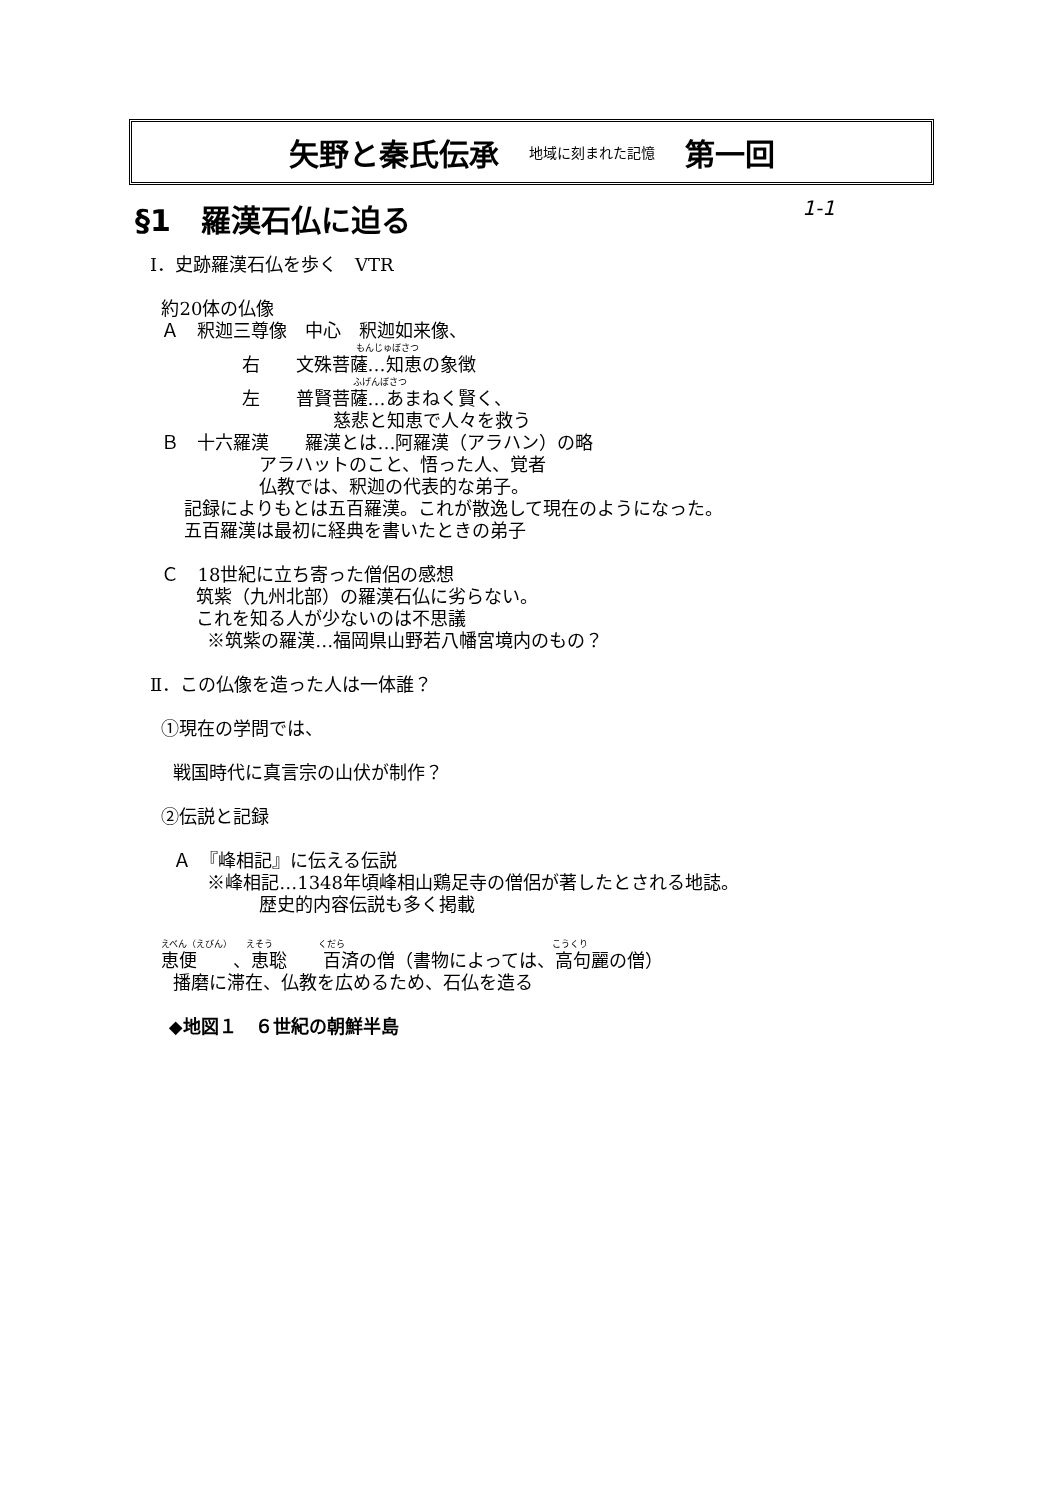矢野と秦氏伝承 地域に刻まれた記憶 第一回
§1　羅漢石仏に迫る 1-1
Ⅰ．史跡羅漢石仏を歩く　VTR
約20体の仏像
Ａ　釈迦三尊像　中心　釈迦如来像、
もんじゅぼさつ
右　　文殊菩薩…知恵の象徴
ふげんぼさつ
左　　普賢菩薩…あまねく賢く、
慈悲と知恵で人々を救う
Ｂ　十六羅漢　　羅漢とは…阿羅漢（アラハン）の略
アラハットのこと、悟った人、覚者
仏教では、釈迦の代表的な弟子。
記録によりもとは五百羅漢。これが散逸して現在のようになった。
五百羅漢は最初に経典を書いたときの弟子
Ｃ　18世紀に立ち寄った僧侶の感想
筑紫（九州北部）の羅漢石仏に劣らない。
これを知る人が少ないのは不思議
※筑紫の羅漢…福岡県山野若八幡宮境内のもの？
Ⅱ．この仏像を造った人は一体誰？
①現在の学問では、
戦国時代に真言宗の山伏が制作？
②伝説と記録
Ａ　『峰相記』に伝える伝説
※峰相記…1348年頃峰相山鶏足寺の僧侶が著したとされる地誌。
歴史的内容伝説も多く掲載
えべん（えびん）　　えそう　　　　　くだら　　　　　　　　　　　　　　　　　　　　　　　こうくり
恵便　　、恵聡　　百済の僧（書物によっては、高句麗の僧）
播磨に滞在、仏教を広めるため、石仏を造る
◆地図１　６世紀の朝鮮半島